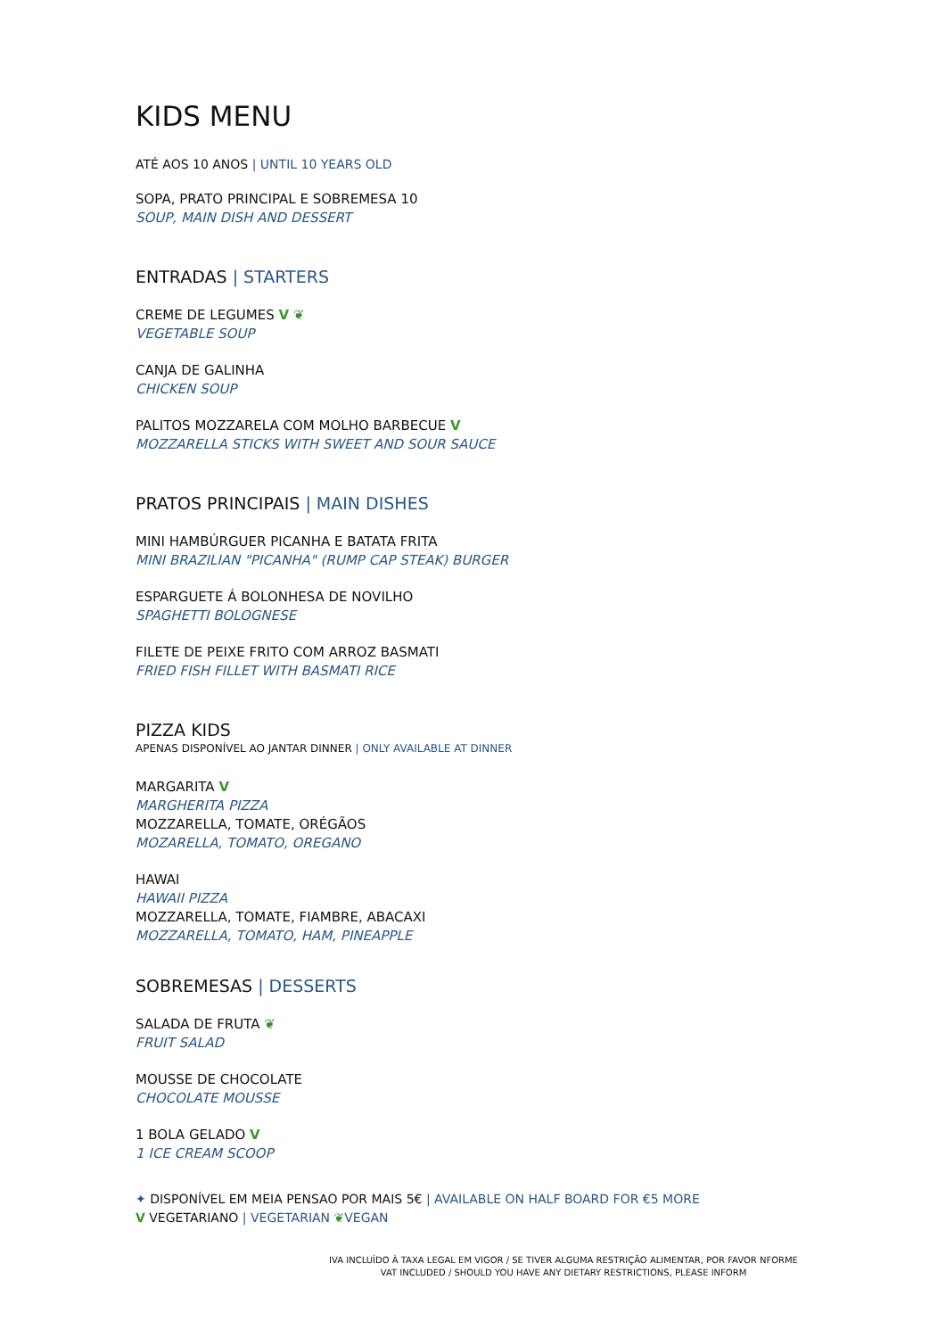KIDS MENU
ATÉ AOS 10 ANOS | UNTIL 10 YEARS OLD
SOPA, PRATO PRINCIPAL E SOBREMESA 10
SOUP, MAIN DISH AND DESSERT
ENTRADAS | STARTERS
CREME DE LEGUMES V ❦
VEGETABLE SOUP
CANJA DE GALINHA
CHICKEN SOUP
PALITOS MOZZARELA COM MOLHO BARBECUE V
MOZZARELLA STICKS WITH SWEET AND SOUR SAUCE
PRATOS PRINCIPAIS | MAIN DISHES
MINI HAMBÚRGUER PICANHA E BATATA FRITA
MINI BRAZILIAN "PICANHA" (RUMP CAP STEAK) BURGER
ESPARGUETE Á BOLONHESA DE NOVILHO
SPAGHETTI BOLOGNESE
FILETE DE PEIXE FRITO COM ARROZ BASMATI
FRIED FISH FILLET WITH BASMATI RICE
PIZZA KIDS
APENAS DISPONÍVEL AO JANTAR DINNER | ONLY AVAILABLE AT DINNER
MARGARITA V
MARGHERITA PIZZA
MOZZARELLA, TOMATE, ORÉGÃOS
MOZARELLA, TOMATO, OREGANO
HAWAI
HAWAII PIZZA
MOZZARELLA, TOMATE, FIAMBRE, ABACAXI
MOZZARELLA, TOMATO, HAM, PINEAPPLE
SOBREMESAS | DESSERTS
SALADA DE FRUTA ❦
FRUIT SALAD
MOUSSE DE CHOCOLATE
CHOCOLATE MOUSSE
1 BOLA GELADO V
1 ICE CREAM SCOOP
✦ DISPONÍVEL EM MEIA PENSAO POR MAIS 5€ | AVAILABLE ON HALF BOARD FOR €5 MORE
V VEGETARIANO | VEGETARIAN ❦VEGAN
IVA INCLUÍDO À TAXA LEGAL EM VIGOR / SE TIVER ALGUMA RESTRIÇÃO ALIMENTAR, POR FAVOR NFORME
VAT INCLUDED / SHOULD YOU HAVE ANY DIETARY RESTRICTIONS, PLEASE INFORM